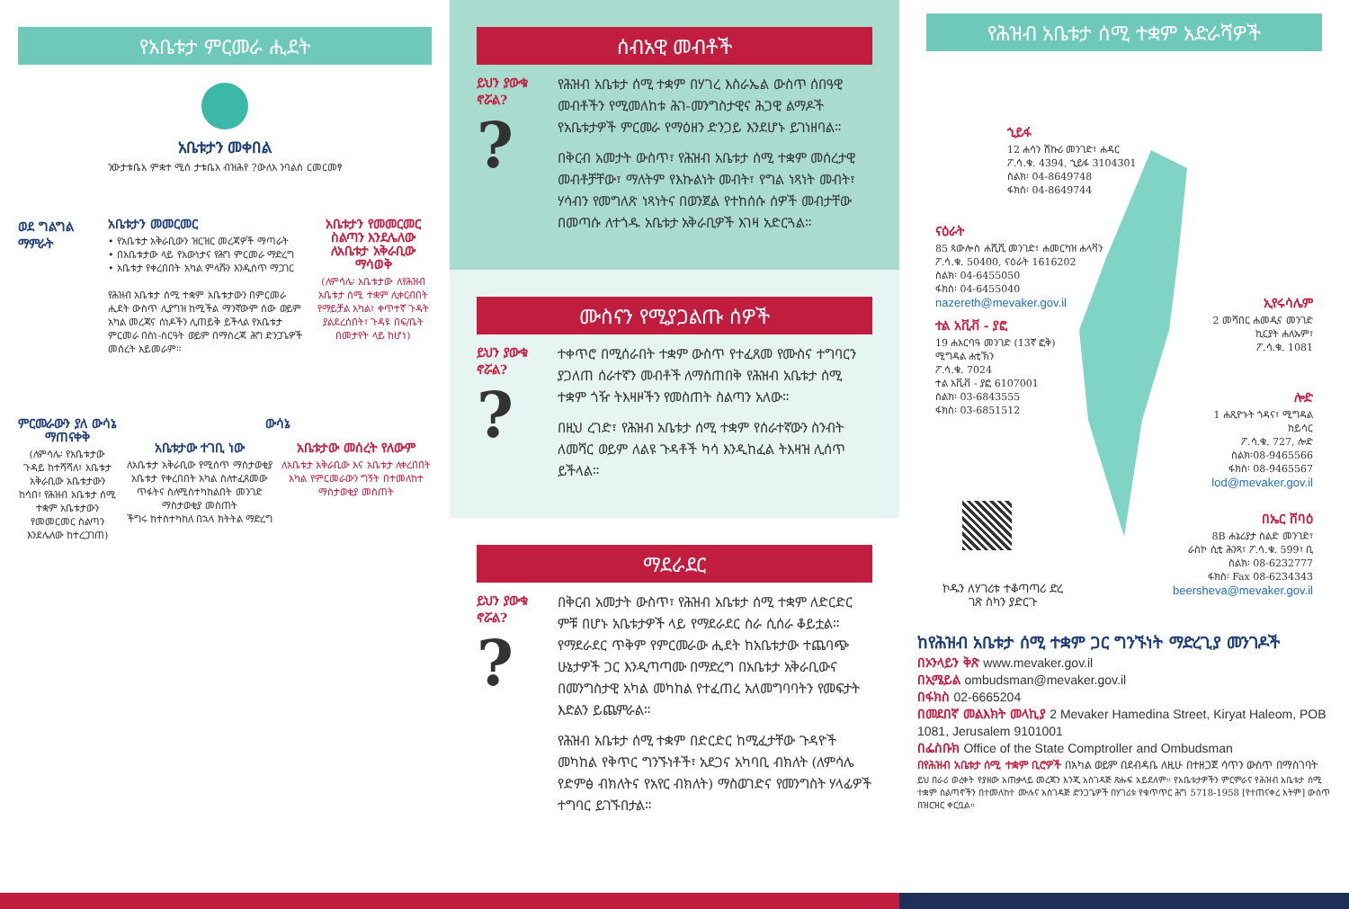የአቤቱታ ምርመራ ሒደት
አቤቱታን መቀበል
ንውታቱቤአ ምቋተ ሚሰ ታቱቤአ ብዝሕየ ?ውለአ ንባልስ ርመርመፃ
ወደ ግልግል ማምራት
አቤቱታን መመርመር
• የአቤቱታ አቅራቢውን ዝርዝር መረጃዎች ማጣራት
• በአቤቱታው ላይ የአውነታና የሕግ ምርመራ ማድረግ
• አቤቱታ የቀረበበት አካል ምላሹን እንዲሰጥ ማጋገር
የሕዝብ አቤቱታ ሰሚ ተቋም አቤቱታውን በምርመራ ሒደት ውስጥ ሊያግዝ ከሚችል ማንኛውም ሰው ወይም አካል መረጃና ሰነዶችን ሊጠይቅ ይችላል የአቤቱታ ምርመራ በስነ-ስርዓት ወይም በማስረጃ ሕግ ድንጋጌዎች መሰረት አይመራም።
አቤቱታን የመመርመር ስልጣን እንደሌለው ለአቤቱታ አቅራቢው ማሳወቅ
(ለምሳሌ፡ አቤቱታው ለየሕዝብ አቤቱታ ሰሚ ተቋም ሊቀርብበት የማይቻል አካል፣ ቀጥተኛ ጉዳት ያልደረሰበት፣ ጉዳዩ በፍ/ቤት በመታየት ላይ ከሆነ)
ምርመራውን ያለ ውሳኔ ማጠናቀቅ
(ለምሳሌ፡ የአቤቱታው ጉዳይ ከተሻሻለ፣ አቤቱታ አቅራቢው አቤቱታውን ከሳበ፣ የሕዝብ አቤቱታ ሰሚ ተቋም አቤቱታውን የመመርመር ስልጣን እንደሌለው ከተረጋገጠ)
ውሳኔ
አቤቱታው ተገቢ ነው
ለአቤቱታ አቅራቢው የሚሰጥ ማስታወቂያ
አቤቱታ የቀረበበት አካል ስለተፈጸመው ጥፋትና ስለሚስተካከልበት መንገድ ማስታወቂያ መስጠት
ችግሩ ከተስተካከለ በኋላ ክትትል ማድረግ
አቤቱታው መሰረት የለውም
ለአቤቱታ አቅራቢው እና አቤቱታ ለቀረበበት አካል የምርመራውን ግኝት በተመለከተ ማስታወቂያ መስጠት
ሰብአዊ መብቶች
ይህን ያውቁ ኖሯል??
የሕዝብ አቤቱታ ሰሚ ተቋም በሃገረ እስራኤል ውስጥ ሰበዓዊ መብቶችን የሚመለከቱ ሕገ-መንግስታዊና ሕጋዊ ልማዶች የአቤቱታዎች ምርመራ የማዕዘን ድንጋይ እንደሆኑ ይገነዘባል።
በቅርብ አመታት ውስጥ፣ የሕዝብ አቤቱታ ሰሚ ተቋም መሰረታዊ መብቶቻቸው፣ ማለትም የእኩልነት መብት፣ የግል ነጻነት መብት፣ ሃሳብን የመግለጽ ነጻነትና በወንጀል የተከሰሱ ሰዎች መብታቸው በመጣሱ ለተጎዱ አቤቱታ አቅራቢዎች እገዛ አድርጓል።
ሙስናን የሚያጋልጡ ሰዎች
ይህን ያውቁ ኖሯል??
ተቀጥሮ በሚሰራበት ተቋም ውስጥ የተፈጸመ የሙስና ተግባርን ያጋለጠ ሰራተኛን መብቶች ለማስጠበቅ የሕዝብ አቤቱታ ሰሚ ተቋም ጎዥ ትእዛዞችን የመስጠት ስልጣን አለው።
በዚህ ረገድ፣ የሕዝብ አቤቱታ ሰሚ ተቋም የሰራተኛውን ስንብት ለመሻር ወይም ለልዩ ጉዳቶች ካሳ እንዲከፈል ትእዛዝ ሊሰጥ ይችላል።
ማደራደር
ይህን ያውቁ ኖሯል??
በቅርብ አመታት ውስጥ፣ የሕዝብ አቤቱታ ሰሚ ተቋም ለድርድር ምቹ በሆኑ አቤቱታዎች ላይ የማደራደር ስራ ሲሰራ ቆይቷል። የማደራደር ጥቅም የምርመራው ሒደት ከአቤቱታው ተጨባጭ ሁኔታዎች ጋር እንዲጣጣሙ በማድረግ በአቤቱታ አቅራቢውና በመንግስታዊ አካል መካከል የተፈጠረ አለመግባባትን የመፍታት እድልን ይጨምራል።
የሕዝብ አቤቱታ ሰሚ ተቋም በድርድር ከሚፈታቸው ጉዳዮች መካከል የቅጥር ግንኙነቶች፣ አደጋና አካባቢ ብክለት (ለምሳሌ የድምፅ ብክለትና የአየር ብክለት) ማስወገድና የመንግስት ሃላፊዎች ተግባር ይገኙበታል።
የሕዝብ አቤቱታ ሰሚ ተቋም አድራሻዎች
ኂይፋ
12 ሐሳን ሽኩሪ መንገድ፣ ሐዳር
ፖ.ሳ.ቁ. 4394, ኂይፋ 3104301
ስልክ፡ 04-8649748
ፋክስ፡ 04-8649744
ናዕራት
85 ጳውሎስ ሐሺሺ መንገድ፣ ሐመርካዝ ሐላቫን
ፖ.ሳ.ቁ. 50400, ናዕራት 1616202
ስልክ፡ 04-6455050
ፋክስ፡ 04-6455040
nazereth@mevaker.gov.il
ተል አቪቭ - ያፎ
19 ሐአርባዓ መንገድ (13ኛ ፎቅ)
ሚግዳል ሐቲኽን
ፖ.ሳ.ቁ. 7024
ተል አቪቭ - ያፎ 6107001
ስልክ፡ 03-6843555
ፋክስ፡ 03-6851512
ኢየሩሳሌም
2 መሻበር ሐመዲና መንገድ
ኪርያት ሐለኡም፣
ፖ.ሳ.ቁ. 1081
ሎድ
1 ሐጺዮኑት ጎዳና፣ ሚግዳል
ከይሳር
ፖ.ሳ.ቁ. 727, ሎድ
ስልክ፡08-9465566
ፋክስ፡ 08-9465567
lod@mevaker.gov.il
በኤር ሸባዕ
8B ሐኔሪያታ ስልድ መንገድ፣
ራስኮ ሲቲ ሕንጻ፣ ፖ.ሳ.ቁ. 599፣ ቢ
ስልክ፡ 08-6232777
ፋክስ፡ Fax 08-6234343
beersheva@mevaker.gov.il
ኮዱን ለሃገሪቱ ተቆጣጣሪ ድረ ገጽ ስካን ያድርጉ
ከየሕዝብ አቤቱታ ሰሚ ተቋም ጋር ግንኙነት ማድረጊያ መንገዶች
በኦንላይን ቅጽ www.mevaker.gov.il
በኢሜይል ombudsman@mevaker.gov.il
በፋክስ 02-6665204
በመደበኛ መልእክት መላኪያ 2 Mevaker Hamedina Street, Kiryat Haleom, POB 1081, Jerusalem 9101001
በፌስቡክ Office of the State Comptroller and Ombudsman
በየሕዝብ አቤቱታ ሰሚ ተቋም ቢሮዎች በአካል ወይም በደብዳቤ ለዚሁ በተዘጋጀ ሳጥን ውስጥ በማስገባት
ይህ በራሪ ወረቀት የያዘው አጠቃላይ መረጃን እንጂ አስገዳጅ ጽሑፍ አይደለም። የአቤቱታዎችን ምርምራና የሕዝብ አቤቱታ ሰሚ ተቋም ስልጣኖችን በተመለከተ ሙሉና አስገዳጅ ድንጋጌዎች በሃገሪቱ የቁጥጥር ሕግ 5718-1958 [የተጠናቀረ እትም] ውስጥ በዝርዝር ቀርቧል።